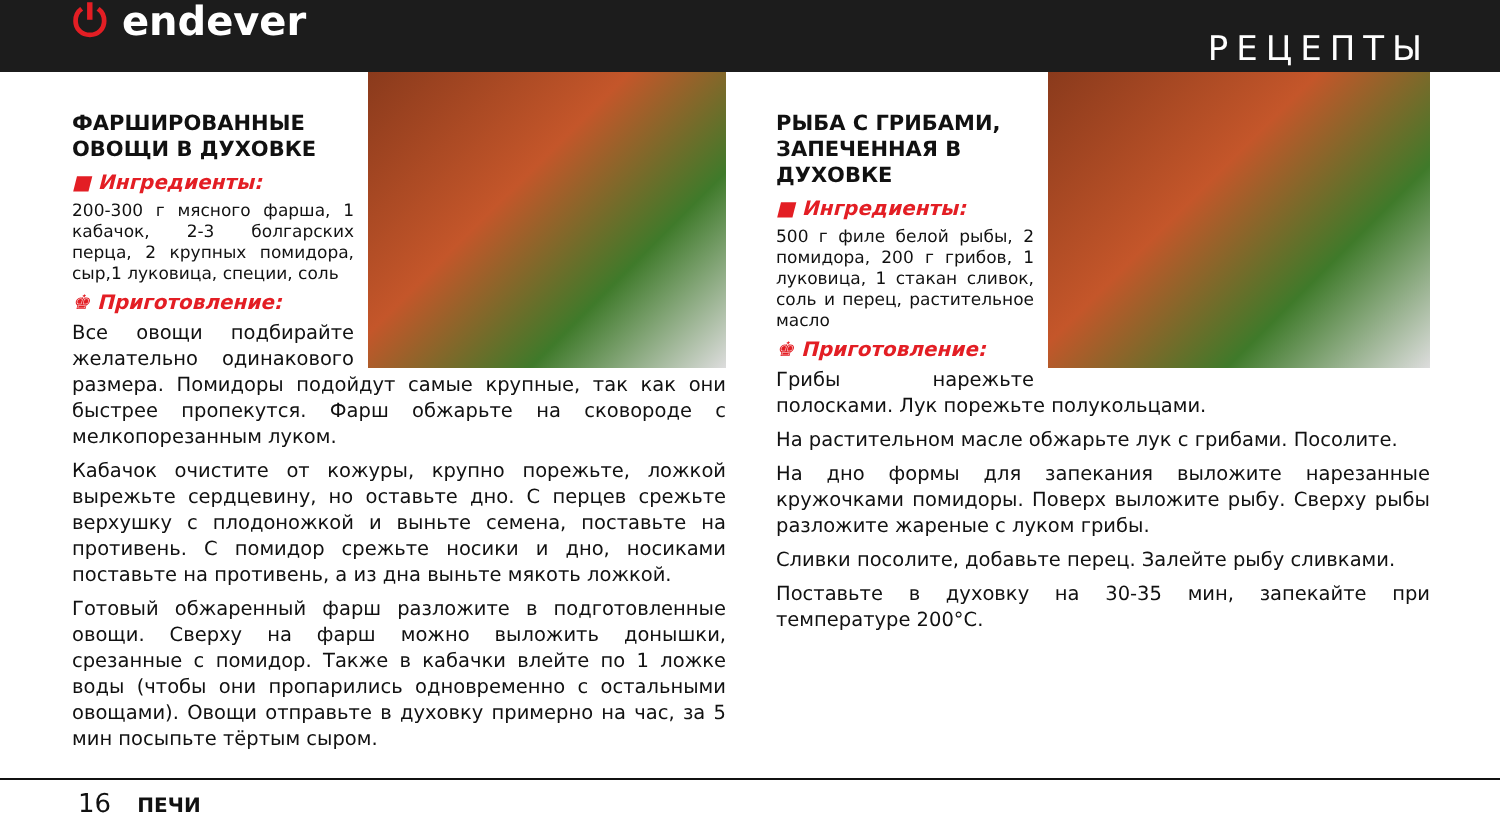⏻ endever
РЕЦЕПТЫ
ФАРШИРОВАННЫЕ
ОВОЩИ В ДУХОВКЕ
■ Ингредиенты:
200-300 г мясного фарша, 1 кабачок, 2-3 болгарских перца, 2 крупных помидора, сыр,1 луковица, специи, соль
♚ Приготовление:
Все овощи подбирайте желательно одинакового размера. Помидоры подойдут самые крупные, так как они быстрее пропекутся. Фарш обжарьте на сковороде с мелкопорезанным луком.
Кабачок очистите от кожуры, крупно порежьте, ложкой вырежьте сердцевину, но оставьте дно. С перцев срежьте верхушку с плодоножкой и выньте семена, поставьте на противень. С помидор срежьте носики и дно, носиками поставьте на противень, а из дна выньте мякоть ложкой.
Готовый обжаренный фарш разложите в подготовленные овощи. Сверху на фарш можно выложить донышки, срезанные с помидор. Также в кабачки влейте по 1 ложке воды (чтобы они пропарились одновременно с остальными овощами). Овощи отправьте в духовку примерно на час, за 5 мин посыпьте тёртым сыром.
РЫБА С ГРИБАМИ,
ЗАПЕЧЕННАЯ В ДУХОВКЕ
■ Ингредиенты:
500 г филе белой рыбы, 2 помидора, 200 г грибов, 1 луковица, 1 стакан сливок, соль и перец, растительное масло
♚ Приготовление:
Грибы нарежьте полосками. Лук порежьте полукольцами.
На растительном масле обжарьте лук с грибами. Посолите.
На дно формы для запекания выложите нарезанные кружочками помидоры. Поверх выложите рыбу. Сверху рыбы разложите жареные с луком грибы.
Сливки посолите, добавьте перец. Залейте рыбу сливками.
Поставьте в духовку на 30-35 мин, запекайте при температуре 200°C.
16 ПЕЧИ